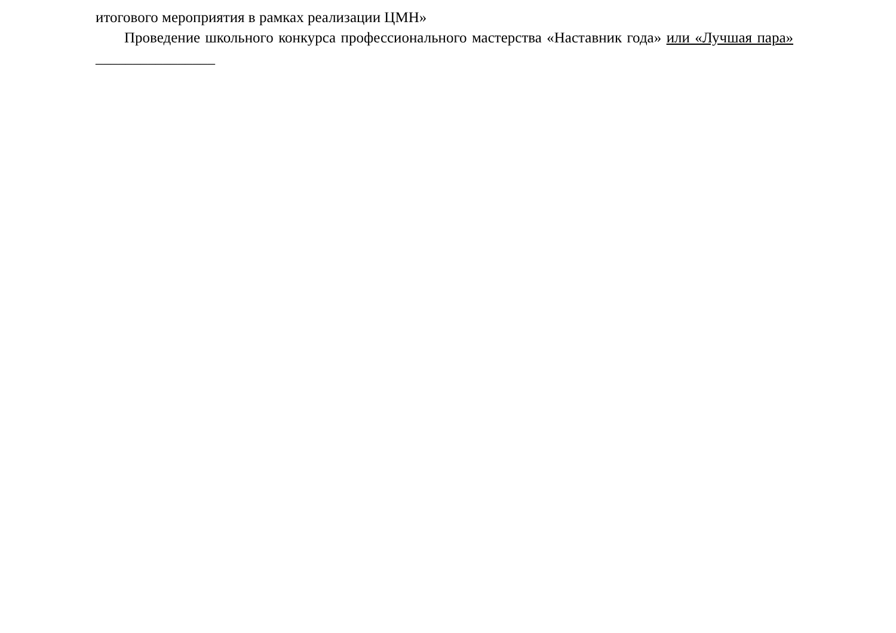итогового мероприятия в рамках реализации ЦМН»
Проведение школьного конкурса профессионального мастерства «Наставник года» или «Лучшая пара» ________________